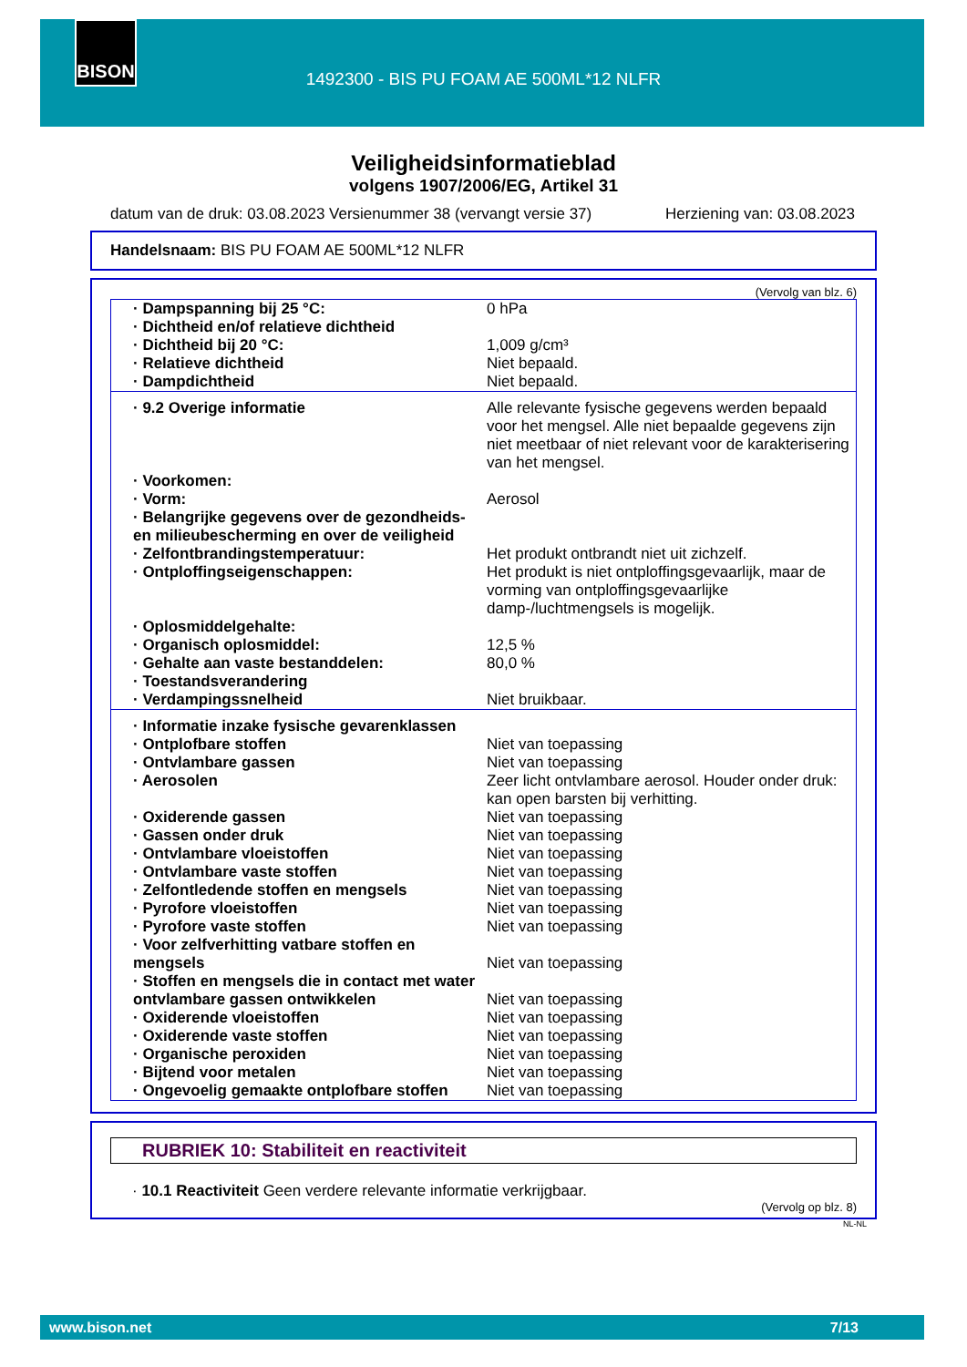BISON
1492300 - BIS PU FOAM AE 500ML*12 NLFR
Veiligheidsinformatieblad
volgens 1907/2006/EG, Artikel 31
datum van de druk: 03.08.2023 Versienummer 38 (vervangt versie 37) Herziening van: 03.08.2023
Handelsnaam: BIS PU FOAM AE 500ML*12 NLFR
(Vervolg van blz. 6)
| · Dampspanning bij 25 °C: | 0 hPa |
| · Dichtheid en/of relatieve dichtheid | |
| · Dichtheid bij 20 °C: | 1,009 g/cm³ |
| · Relatieve dichtheid | Niet bepaald. |
| · Dampdichtheid | Niet bepaald. |
| · 9.2 Overige informatie | Alle relevante fysische gegevens werden bepaald voor het mengsel. Alle niet bepaalde gegevens zijn niet meetbaar of niet relevant voor de karakterisering van het mengsel. |
| · Voorkomen: | |
| · Vorm: | Aerosol |
| · Belangrijke gegevens over de gezondheids- en milieubescherming en over de veiligheid | |
| · Zelfontbrandingstemperatuur: | Het produkt ontbrandt niet uit zichzelf. |
| · Ontploffingseigenschappen: | Het produkt is niet ontploffingsgevaarlijk, maar de vorming van ontploffingsgevaarlijke damp-/luchtmengsels is mogelijk. |
| · Oplosmiddelgehalte: | |
| · Organisch oplosmiddel: | 12,5 % |
| · Gehalte aan vaste bestanddelen: | 80,0 % |
| · Toestandsverandering | |
| · Verdampingssnelheid | Niet bruikbaar. |
| · Informatie inzake fysische gevarenklassen | |
| · Ontplofbare stoffen | Niet van toepassing |
| · Ontvlambare gassen | Niet van toepassing |
| · Aerosolen | Zeer licht ontvlambare aerosol. Houder onder druk: kan open barsten bij verhitting. |
| · Oxiderende gassen | Niet van toepassing |
| · Gassen onder druk | Niet van toepassing |
| · Ontvlambare vloeistoffen | Niet van toepassing |
| · Ontvlambare vaste stoffen | Niet van toepassing |
| · Zelfontledende stoffen en mengsels | Niet van toepassing |
| · Pyrofore vloeistoffen | Niet van toepassing |
| · Pyrofore vaste stoffen | Niet van toepassing |
| · Voor zelfverhitting vatbare stoffen en mengsels | Niet van toepassing |
| · Stoffen en mengsels die in contact met water ontvlambare gassen ontwikkelen | Niet van toepassing |
| · Oxiderende vloeistoffen | Niet van toepassing |
| · Oxiderende vaste stoffen | Niet van toepassing |
| · Organische peroxiden | Niet van toepassing |
| · Bijtend voor metalen | Niet van toepassing |
| · Ongevoelig gemaakte ontplofbare stoffen | Niet van toepassing |
RUBRIEK 10: Stabiliteit en reactiviteit
· 10.1 Reactiviteit Geen verdere relevante informatie verkrijgbaar.
(Vervolg op blz. 8)
NL-NL
www.bison.net 7/13